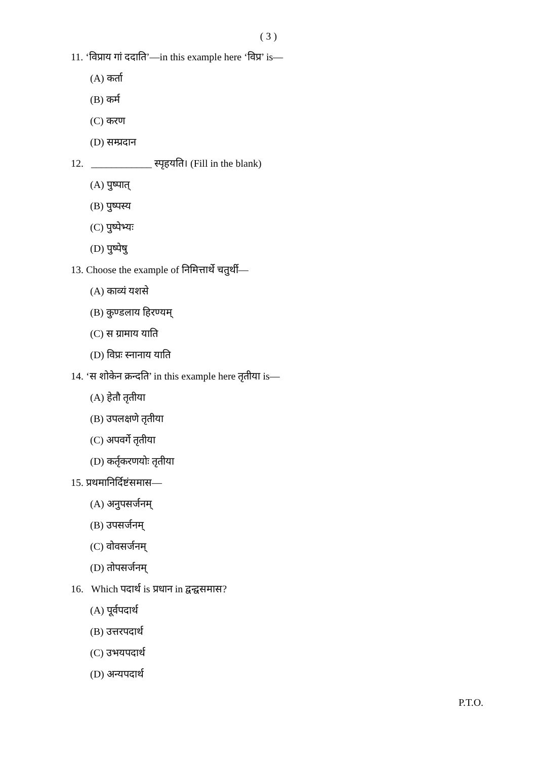( 3 )
11. ‘विप्राय गां ददाति’—in this example here ‘विप्र’ is—
(A) कर्ता
(B) कर्म
(C) करण
(D) सम्प्रदान
12. ____________ स्पृहयति। (Fill in the blank)
(A) पुष्पात्
(B) पुष्पस्य
(C) पुष्पेभ्यः
(D) पुष्पेषु
13. Choose the example of निमित्तार्थे चतुर्थी—
(A) काव्यं यशसे
(B) कुण्डलाय हिरण्यम्
(C) स ग्रामाय याति
(D) विप्रः स्नानाय याति
14. ‘स शोकेन क्रन्दति’ in this example here तृतीया is—
(A) हेतौ तृतीया
(B) उपलक्षणे तृतीया
(C) अपवर्गे तृतीया
(D) कर्तृकरणयोः तृतीया
15. प्रथमानिर्दिष्टंसमास—
(A) अनुपसर्जनम्
(B) उपसर्जनम्
(C) वोवसर्जनम्
(D) तोपसर्जनम्
16. Which पदार्थ is प्रधान in द्वन्द्वसमास?
(A) पूर्वपदार्थ
(B) उत्तरपदार्थ
(C) उभयपदार्थ
(D) अन्यपदार्थ
P.T.O.